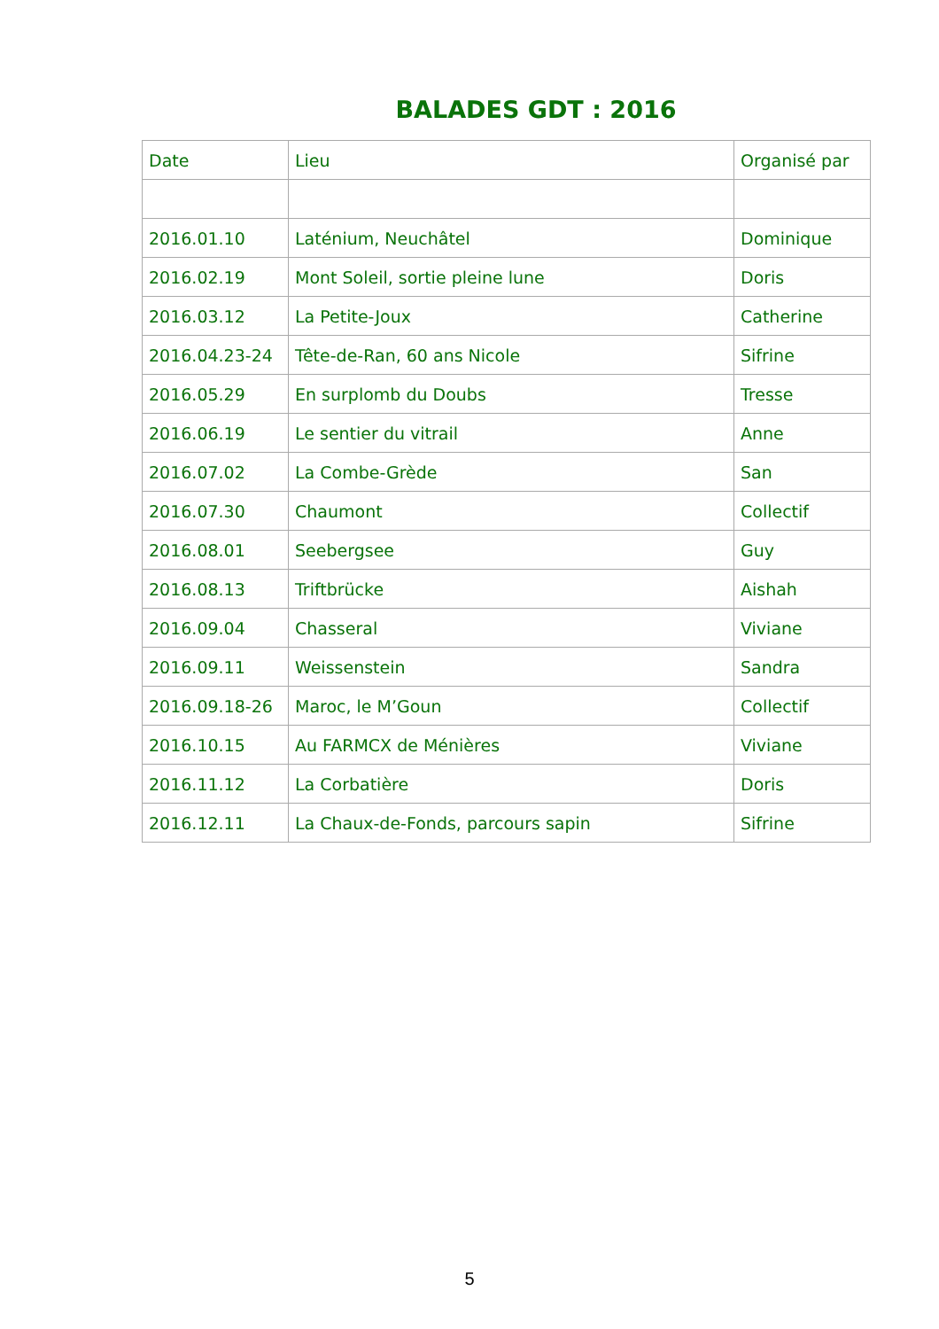BALADES GDT : 2016
| Date | Lieu | Organisé par |
| --- | --- | --- |
| 2016.01.10 | Laténium, Neuchâtel | Dominique |
| 2016.02.19 | Mont Soleil, sortie pleine lune | Doris |
| 2016.03.12 | La Petite-Joux | Catherine |
| 2016.04.23-24 | Tête-de-Ran, 60 ans Nicole | Sifrine |
| 2016.05.29 | En surplomb du Doubs | Tresse |
| 2016.06.19 | Le sentier du vitrail | Anne |
| 2016.07.02 | La Combe-Grède | San |
| 2016.07.30 | Chaumont | Collectif |
| 2016.08.01 | Seebergsee | Guy |
| 2016.08.13 | Triftbrücke | Aishah |
| 2016.09.04 | Chasseral | Viviane |
| 2016.09.11 | Weissenstein | Sandra |
| 2016.09.18-26 | Maroc, le M’Goun | Collectif |
| 2016.10.15 | Au FARMCX de Ménières | Viviane |
| 2016.11.12 | La Corbatière | Doris |
| 2016.12.11 | La Chaux-de-Fonds, parcours sapin | Sifrine |
5